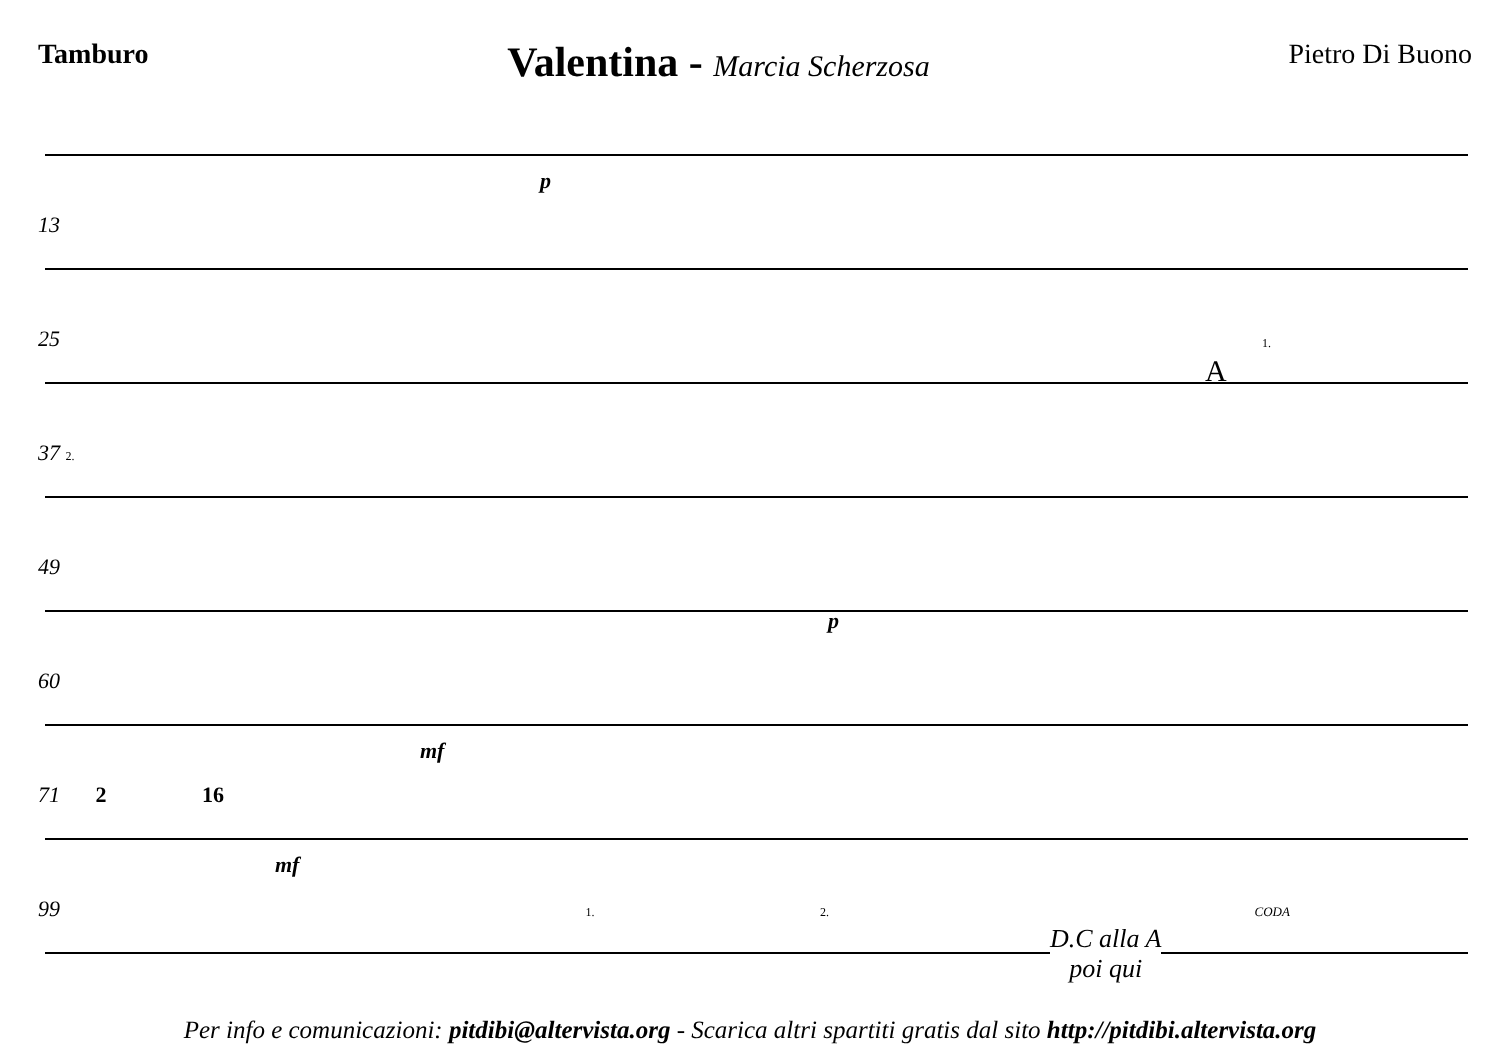Tamburo
Valentina - Marcia Scherzosa Pietro Di Buono
p
13
25
A
1.
37 2.
49
p
60
mf
71 2 16
mf
99 1. 2. CODA
D.C alla A
poi qui
Per info e comunicazioni: pitdibi@altervista.org - Scarica altri spartiti gratis dal sito http://pitdibi.altervista.org